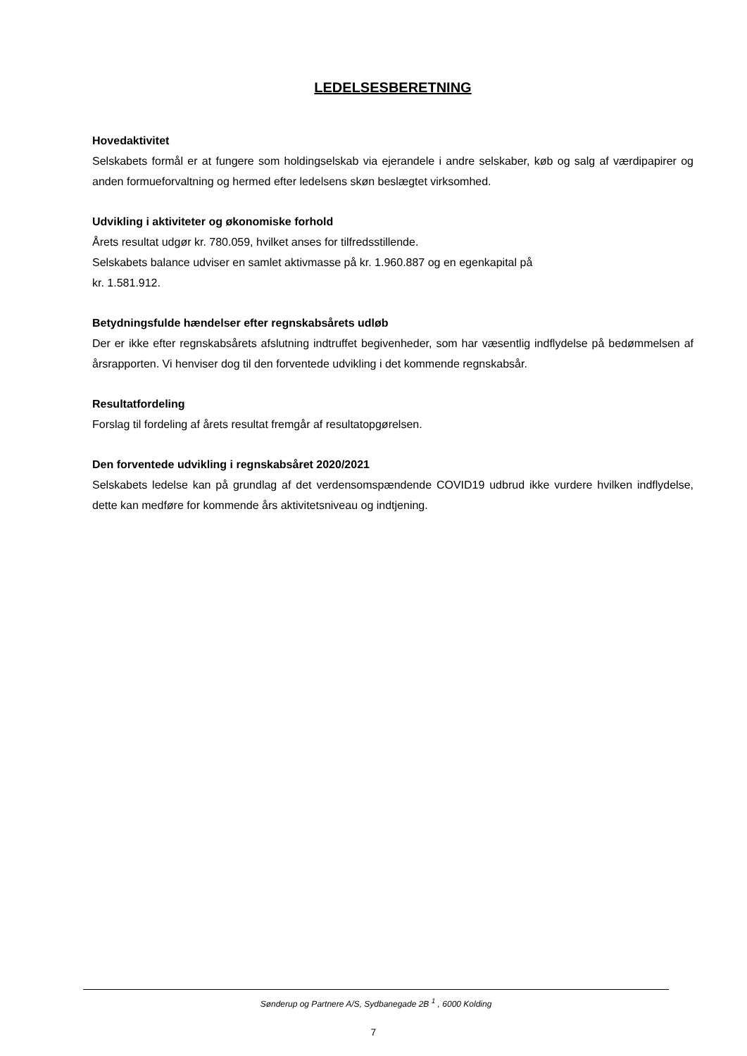LEDELSESBERETNING
Hovedaktivitet
Selskabets formål er at fungere som holdingselskab via ejerandele i andre selskaber, køb og salg af værdipapirer og anden formueforvaltning og hermed efter ledelsens skøn beslægtet virksomhed.
Udvikling i aktiviteter og økonomiske forhold
Årets resultat udgør kr. 780.059, hvilket anses for tilfredsstillende.
Selskabets balance udviser en samlet aktivmasse på kr. 1.960.887 og en egenkapital på
kr. 1.581.912.
Betydningsfulde hændelser efter regnskabsårets udløb
Der er ikke efter regnskabsårets afslutning indtruffet begivenheder, som har væsentlig indflydelse på bedømmelsen af årsrapporten. Vi henviser dog til den forventede udvikling i det kommende regnskabsår.
Resultatfordeling
Forslag til fordeling af årets resultat fremgår af resultatopgørelsen.
Den forventede udvikling i regnskabsåret 2020/2021
Selskabets ledelse kan på grundlag af det verdensomspændende COVID19 udbrud ikke vurdere hvilken indflydelse, dette kan medføre for kommende års aktivitetsniveau og indtjening.
Sønderup og Partnere A/S, Sydbanegade 2B <sup>1</sup> , 6000 Kolding
7